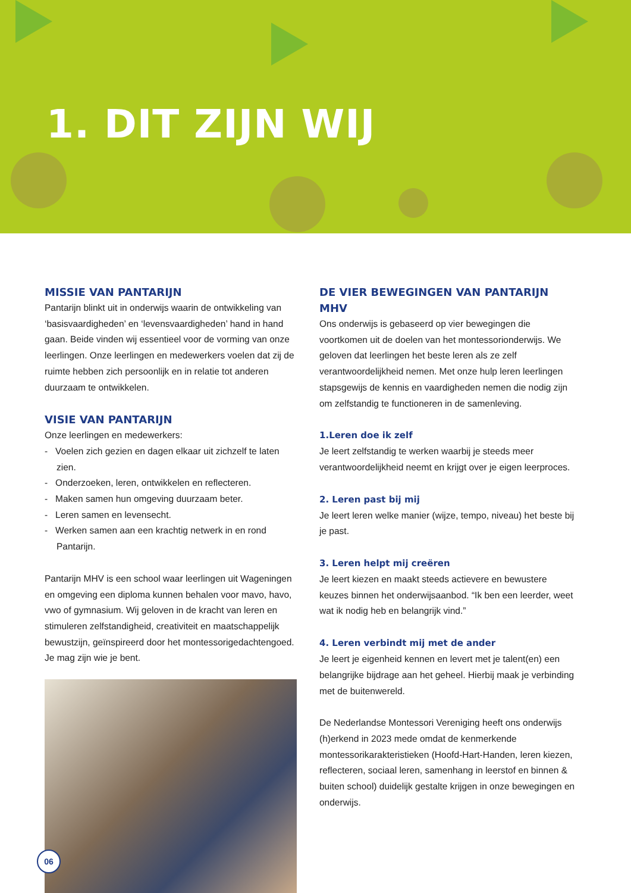1. DIT ZIJN WIJ
MISSIE VAN PANTARIJN
Pantarijn blinkt uit in onderwijs waarin de ontwikkeling van ‘basisvaardigheden’ en ‘levensvaardigheden’ hand in hand gaan. Beide vinden wij essentieel voor de vorming van onze leerlingen. Onze leerlingen en medewerkers voelen dat zij de ruimte hebben zich persoonlijk en in relatie tot anderen duurzaam te ontwikkelen.
VISIE VAN PANTARIJN
Onze leerlingen en medewerkers:
- Voelen zich gezien en dagen elkaar uit zichzelf te laten zien.
- Onderzoeken, leren, ontwikkelen en reflecteren.
- Maken samen hun omgeving duurzaam beter.
- Leren samen en levensecht.
- Werken samen aan een krachtig netwerk in en rond Pantarijn.
Pantarijn MHV is een school waar leerlingen uit Wageningen en omgeving een diploma kunnen behalen voor mavo, havo, vwo of gymnasium. Wij geloven in de kracht van leren en stimuleren zelfstandigheid, creativiteit en maatschappelijk bewustzijn, geïnspireerd door het montessorigedachtengoed. Je mag zijn wie je bent.
DE VIER BEWEGINGEN VAN PANTARIJN MHV
Ons onderwijs is gebaseerd op vier bewegingen die voortkomen uit de doelen van het montessorionderwijs. We geloven dat leerlingen het beste leren als ze zelf verantwoordelijkheid nemen. Met onze hulp leren leerlingen stapsgewijs de kennis en vaardigheden nemen die nodig zijn om zelfstandig te functioneren in de samenleving.
1.Leren doe ik zelf
Je leert zelfstandig te werken waarbij je steeds meer verantwoordelijkheid neemt en krijgt over je eigen leerproces.
2. Leren past bij mij
Je leert leren welke manier (wijze, tempo, niveau) het beste bij je past.
3. Leren helpt mij creëren
Je leert kiezen en maakt steeds actievere en bewustere keuzes binnen het onderwijsaanbod. “Ik ben een leerder, weet wat ik nodig heb en belangrijk vind.”
4. Leren verbindt mij met de ander
Je leert je eigenheid kennen en levert met je talent(en) een belangrijke bijdrage aan het geheel. Hierbij maak je verbinding met de buitenwereld.
De Nederlandse Montessori Vereniging heeft ons onderwijs (h)erkend in 2023 mede omdat de kenmerkende montessorikarakteristieken (Hoofd-Hart-Handen, leren kiezen, reflecteren, sociaal leren, samenhang in leerstof en binnen & buiten school) duidelijk gestalte krijgen in onze bewegingen en onderwijs.
06